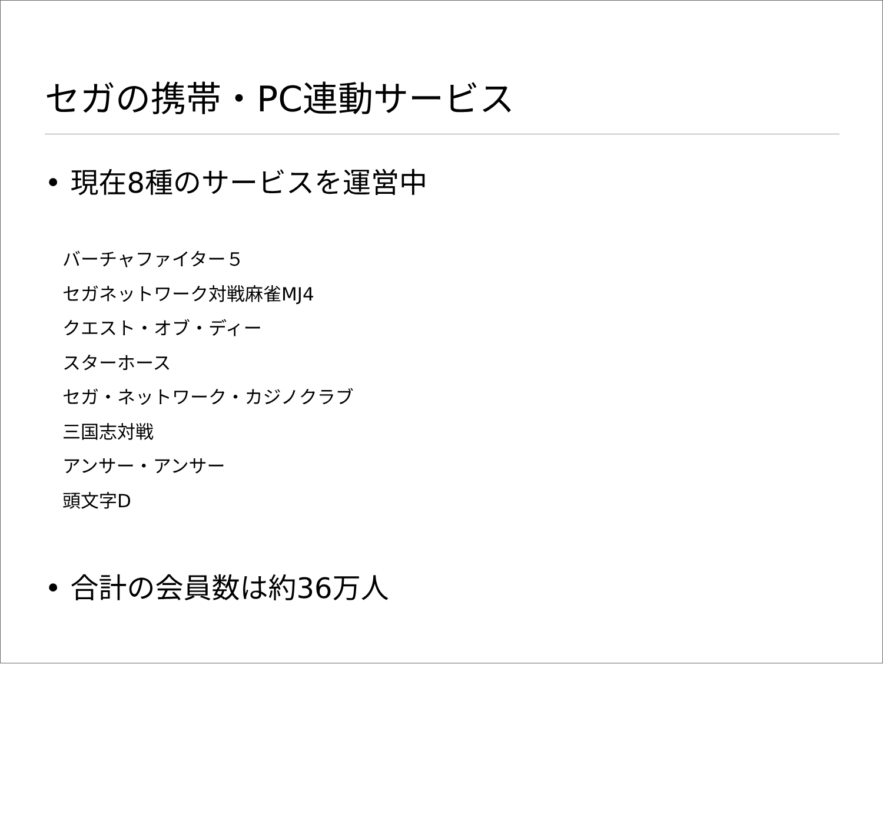セガの携帯・PC連動サービス
• 現在8種のサービスを運営中
バーチャファイター５
セガネットワーク対戦麻雀MJ4
クエスト・オブ・ディー
スターホース
セガ・ネットワーク・カジノクラブ
三国志対戦
アンサー・アンサー
頭文字D
• 合計の会員数は約36万人